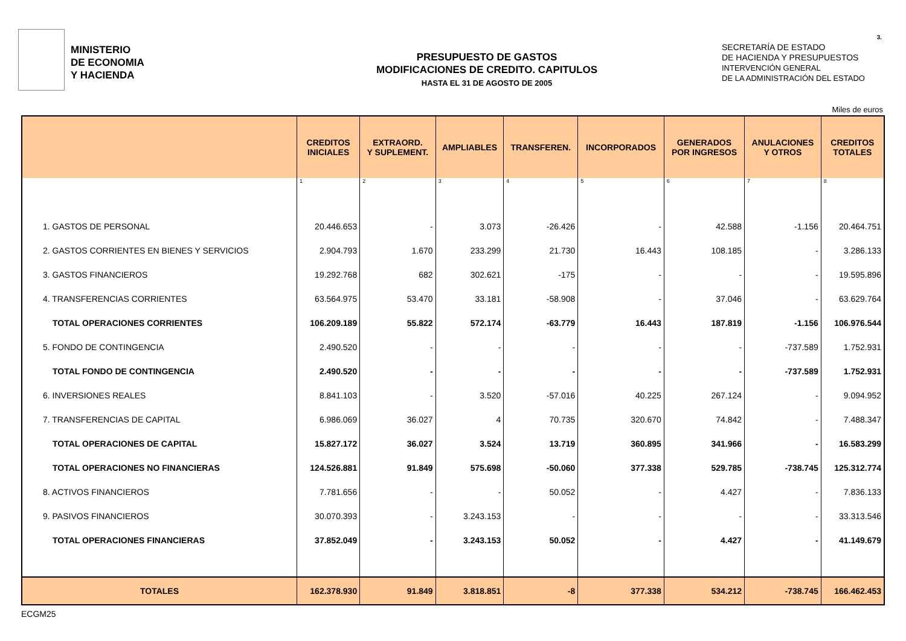3.
MINISTERIO
DE ECONOMIA
Y HACIENDA
PRESUPUESTO DE GASTOS
MODIFICACIONES DE CREDITO. CAPITULOS
HASTA EL 31 DE AGOSTO DE 2005
SECRETARÍA DE ESTADO
DE HACIENDA Y PRESUPUESTOS
INTERVENCIÓN GENERAL
DE LA ADMINISTRACIÓN DEL ESTADO
Miles de euros
| | CREDITOS INICIALES | EXTRAORD. Y SUPLEMENT. | AMPLIABLES | TRANSFEREN. | INCORPORADOS | GENERADOS POR INGRESOS | ANULACIONES Y OTROS | CREDITOS TOTALES |
| --- | --- | --- | --- | --- | --- | --- | --- | --- |
| | 1 | 2 | 3 | 4 | 5 | 6 | 7 | 8 |
| 1. GASTOS DE PERSONAL | 20.446.653 | - | 3.073 | -26.426 | - | 42.588 | -1.156 | 20.464.751 |
| 2. GASTOS CORRIENTES EN BIENES Y SERVICIOS | 2.904.793 | 1.670 | 233.299 | 21.730 | 16.443 | 108.185 | - | 3.286.133 |
| 3. GASTOS FINANCIEROS | 19.292.768 | 682 | 302.621 | -175 | - | - | - | 19.595.896 |
| 4. TRANSFERENCIAS CORRIENTES | 63.564.975 | 53.470 | 33.181 | -58.908 | - | 37.046 | - | 63.629.764 |
| TOTAL OPERACIONES CORRIENTES | 106.209.189 | 55.822 | 572.174 | -63.779 | 16.443 | 187.819 | -1.156 | 106.976.544 |
| 5. FONDO DE CONTINGENCIA | 2.490.520 | - | - | - | - | - | -737.589 | 1.752.931 |
| TOTAL FONDO DE CONTINGENCIA | 2.490.520 | - | - | - | - | - | -737.589 | 1.752.931 |
| 6. INVERSIONES REALES | 8.841.103 | - | 3.520 | -57.016 | 40.225 | 267.124 | - | 9.094.952 |
| 7. TRANSFERENCIAS DE CAPITAL | 6.986.069 | 36.027 | 4 | 70.735 | 320.670 | 74.842 | - | 7.488.347 |
| TOTAL OPERACIONES DE CAPITAL | 15.827.172 | 36.027 | 3.524 | 13.719 | 360.895 | 341.966 | - | 16.583.299 |
| TOTAL OPERACIONES NO FINANCIERAS | 124.526.881 | 91.849 | 575.698 | -50.060 | 377.338 | 529.785 | -738.745 | 125.312.774 |
| 8. ACTIVOS FINANCIEROS | 7.781.656 | - | - | 50.052 | - | 4.427 | - | 7.836.133 |
| 9. PASIVOS FINANCIEROS | 30.070.393 | - | 3.243.153 | - | - | - | - | 33.313.546 |
| TOTAL OPERACIONES FINANCIERAS | 37.852.049 | - | 3.243.153 | 50.052 | - | 4.427 | - | 41.149.679 |
| TOTALES | 162.378.930 | 91.849 | 3.818.851 | -8 | 377.338 | 534.212 | -738.745 | 166.462.453 |
ECGM25